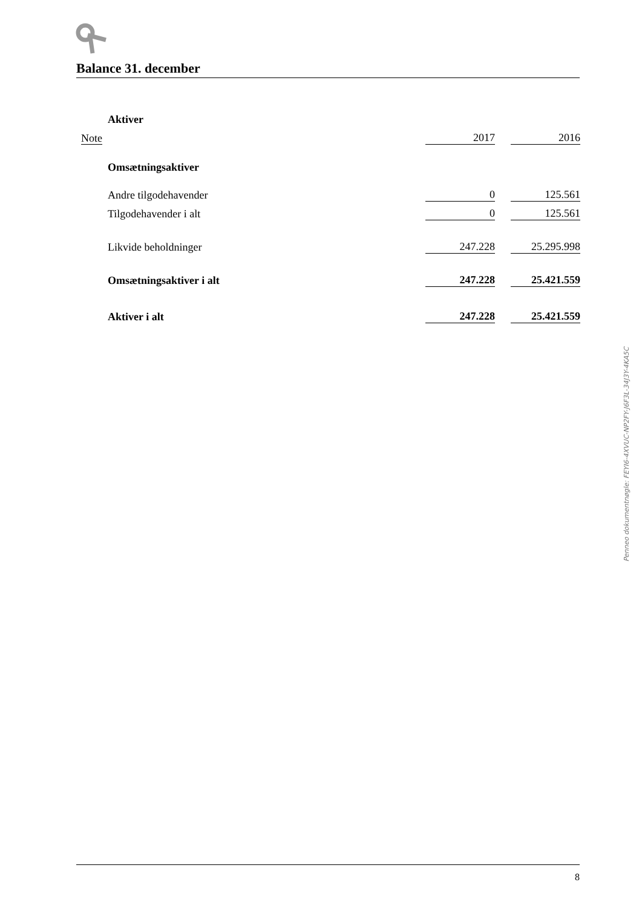Balance 31. december
| | Aktiver | | | |
| Note | | 2017 | | 2016 |
| | Omsætningsaktiver | | | |
| | Andre tilgodehavender | 0 | | 125.561 |
| | Tilgodehavender i alt | 0 | | 125.561 |
| | Likvide beholdninger | 247.228 | | 25.295.998 |
| | Omsætningsaktiver i alt | 247.228 | | 25.421.559 |
| | Aktiver i alt | 247.228 | | 25.421.559 |
Penneo dokumentnøgle: FEYI6-4XVUC-NP2FY-J6F3L-34J3Y-4KA5C
8